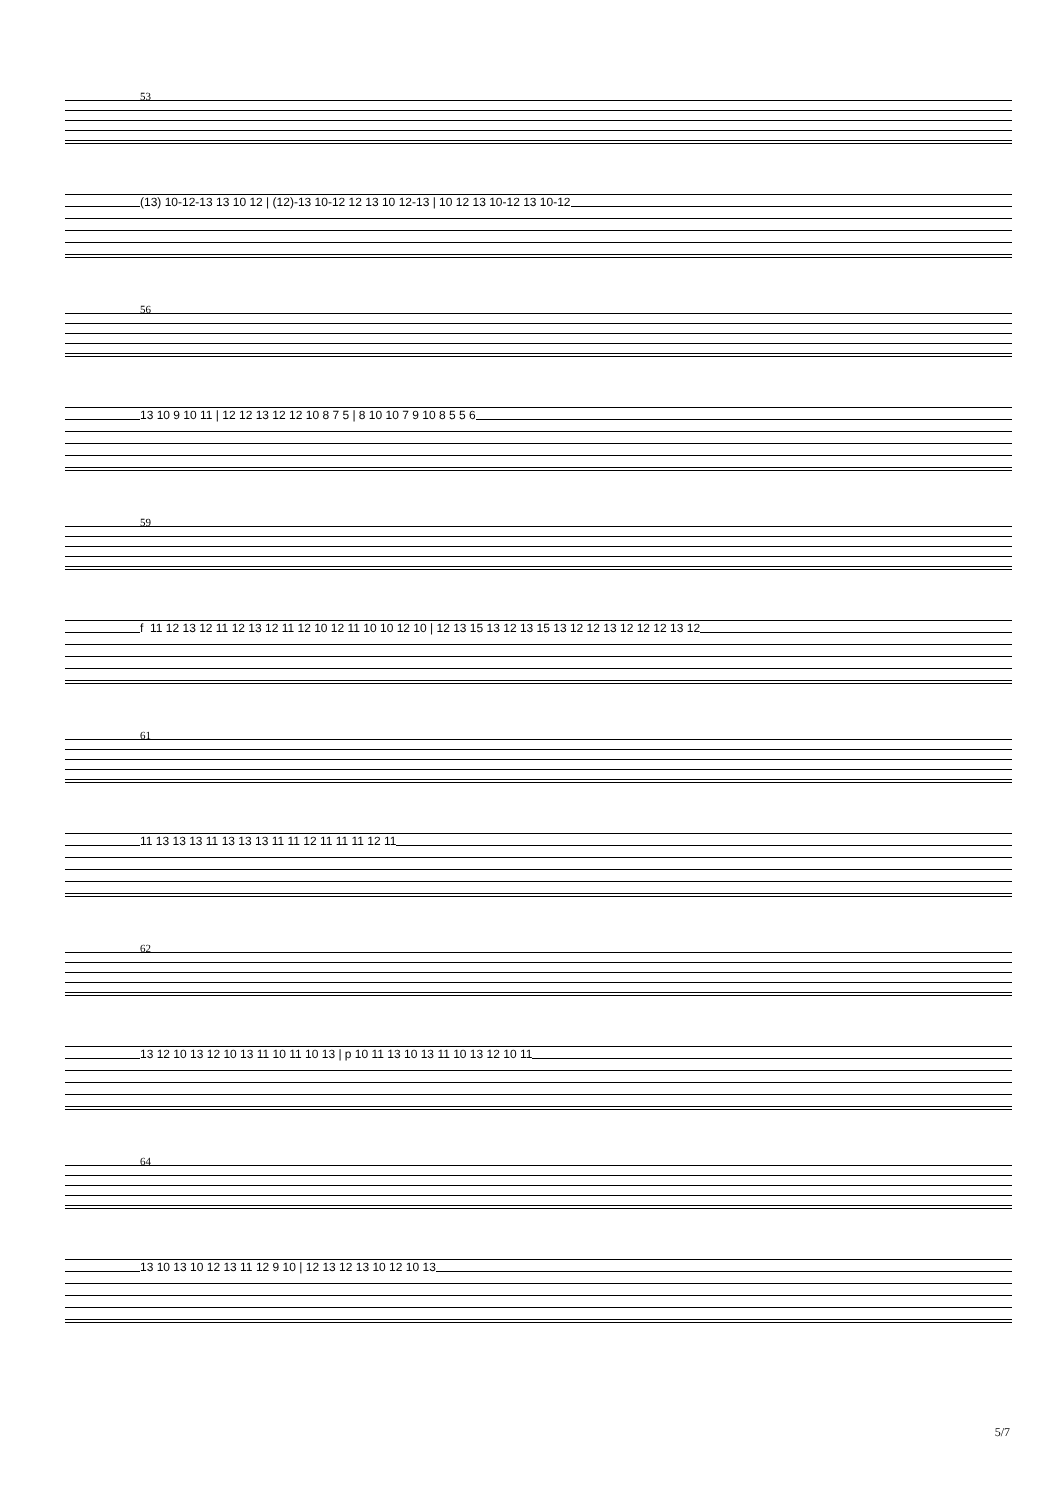53
(13) 10-12-13 13 10 12 | (12)-13 10-12 12 13 10 12-13 | 10 12 13 10-12 13 10-12
56
13 10 9 10 11 | 12 12 13 12 12 10 8 7 5 | 8 10 10 7 9 10 8 5 5 6
59
f 11 12 13 12 11 12 13 12 11 12 10 12 11 10 10 12 10 | 12 13 15 13 12 13 15 13 12 12 13 12 12 12 13 12
61
11 13 13 13 11 13 13 13 11 11 12 11 11 11 12 11
62
13 12 10 13 12 10 13 11 10 11 10 13 | p 10 11 13 10 13 11 10 13 12 10 11
64
13 10 13 10 12 13 11 12 9 10 | 12 13 12 13 10 12 10 13
5/7